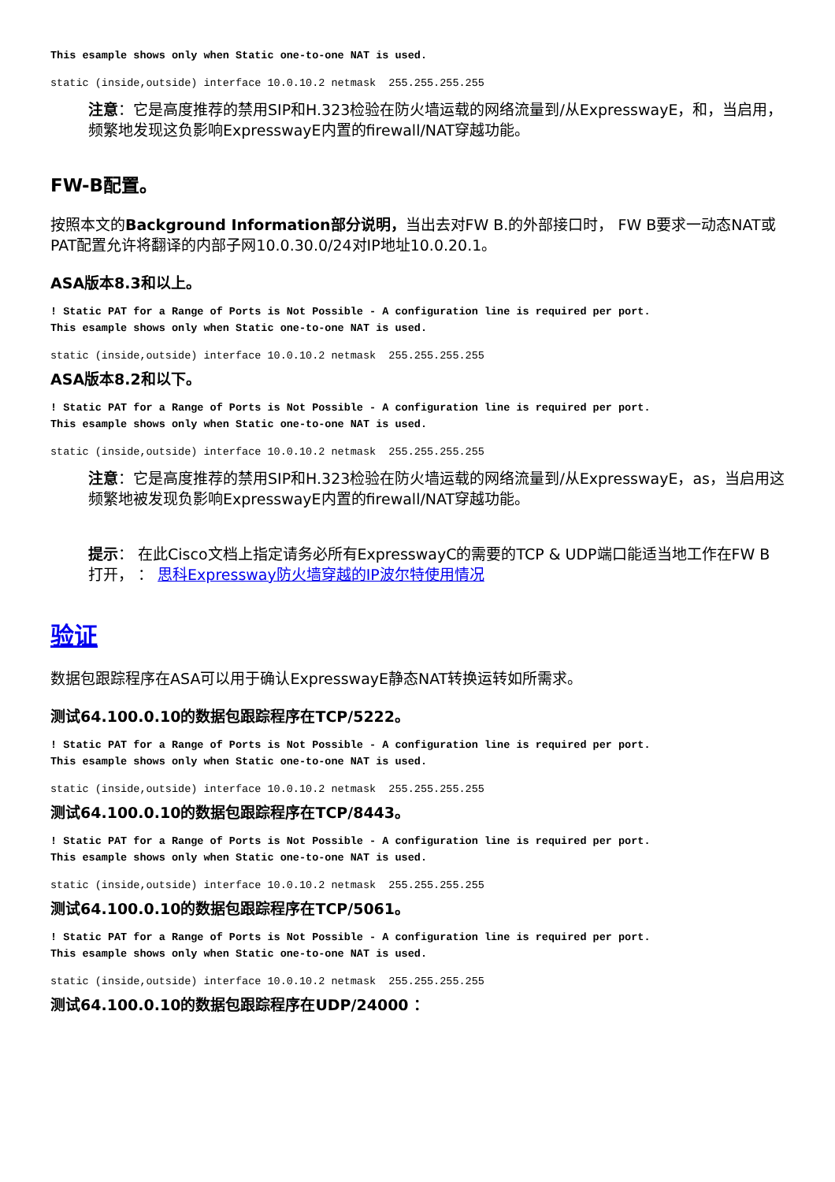This esample shows only when Static one-to-one NAT is used.
static (inside,outside) interface 10.0.10.2 netmask  255.255.255.255
注意：它是高度推荐的禁用SIP和H.323检验在防火墙运载的网络流量到/从ExpresswayE，和，当启用，频繁地发现这负影响ExpresswayE内置的firewall/NAT穿越功能。
FW-B配置。
按照本文的Background Information部分说明，当出去对FW B.的外部接口时， FW B要求一动态NAT或PAT配置允许将翻译的内部子网10.0.30.0/24对IP地址10.0.20.1。
ASA版本8.3和以上。
! Static PAT for a Range of Ports is Not Possible - A configuration line is required per port.
This esample shows only when Static one-to-one NAT is used.
static (inside,outside) interface 10.0.10.2 netmask  255.255.255.255
ASA版本8.2和以下。
! Static PAT for a Range of Ports is Not Possible - A configuration line is required per port.
This esample shows only when Static one-to-one NAT is used.
static (inside,outside) interface 10.0.10.2 netmask  255.255.255.255
注意：它是高度推荐的禁用SIP和H.323检验在防火墙运载的网络流量到/从ExpresswayE，as，当启用这频繁地被发现负影响ExpresswayE内置的firewall/NAT穿越功能。
提示： 在此Cisco文档上指定请务必所有ExpresswayC的需要的TCP & UDP端口能适当地工作在FW B打开， ： 思科Expressway防火墙穿越的IP波尔特使用情况
验证
数据包跟踪程序在ASA可以用于确认ExpresswayE静态NAT转换运转如所需求。
测试64.100.0.10的数据包跟踪程序在TCP/5222。
! Static PAT for a Range of Ports is Not Possible - A configuration line is required per port.
This esample shows only when Static one-to-one NAT is used.
static (inside,outside) interface 10.0.10.2 netmask  255.255.255.255
测试64.100.0.10的数据包跟踪程序在TCP/8443。
! Static PAT for a Range of Ports is Not Possible - A configuration line is required per port.
This esample shows only when Static one-to-one NAT is used.
static (inside,outside) interface 10.0.10.2 netmask  255.255.255.255
测试64.100.0.10的数据包跟踪程序在TCP/5061。
! Static PAT for a Range of Ports is Not Possible - A configuration line is required per port.
This esample shows only when Static one-to-one NAT is used.
static (inside,outside) interface 10.0.10.2 netmask  255.255.255.255
测试64.100.0.10的数据包跟踪程序在UDP/24000 ：